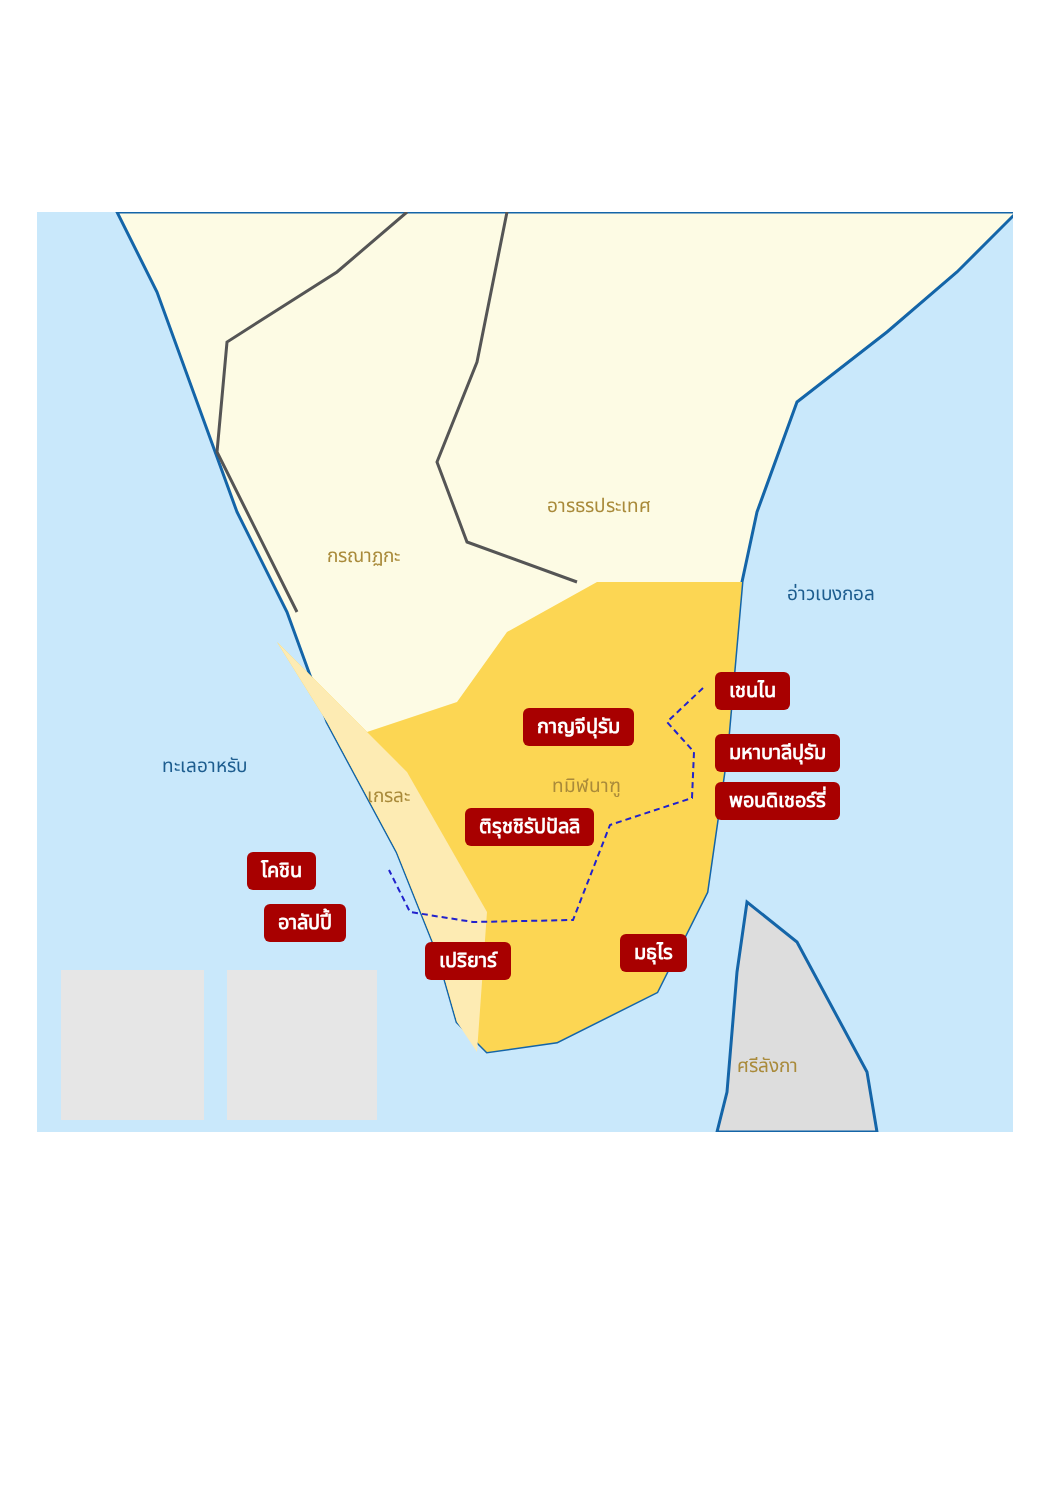อารธรประเทศ
กรณาฏกะ
อ่าวเบงกอล
ทะเลอาหรับ
เกรละ ทมิฬนาฑู
ศรีลังกา
เชนไน
กาญจีปุรัม
มหาบาลีปุรัม
พอนดิเชอร์รี่
ติรุชชิรัปปัลลิ
โคชิน
อาลัปปี้
เปริยาร์ มธุไร